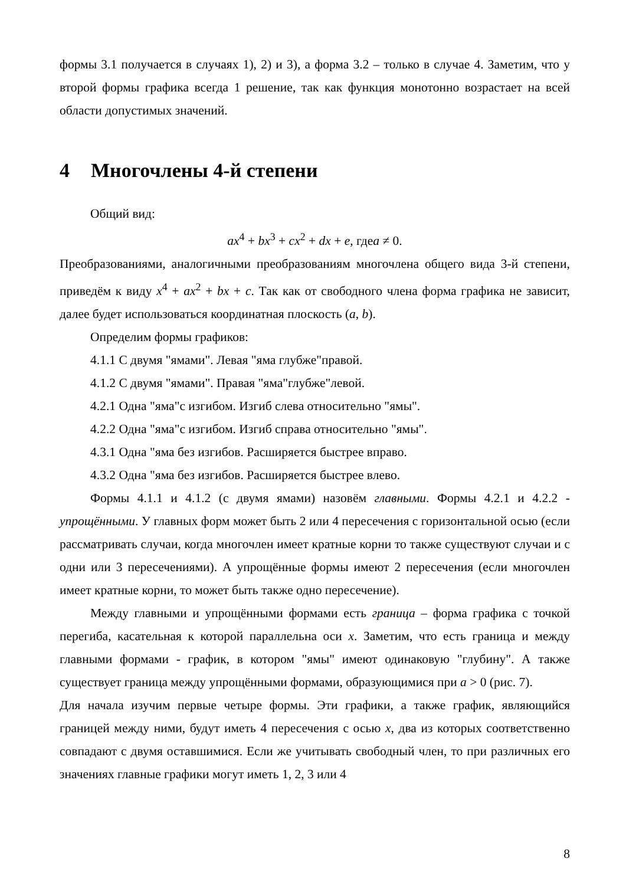формы 3.1 получается в случаях 1), 2) и 3), а форма 3.2 – только в случае 4. Заметим, что у второй формы графика всегда 1 решение, так как функция монотонно возрастает на всей области допустимых значений.
4 Многочлены 4-й степени
Общий вид:
ax<sup>4</sup> + bx<sup>3</sup> + cx<sup>2</sup> + dx + e, гдеa ≠ 0.
Преобразованиями, аналогичными преобразованиям многочлена общего вида 3-й степени, приведём к виду x<sup>4</sup> + ax<sup>2</sup> + bx + c. Так как от свободного члена форма графика не зависит, далее будет использоваться координатная плоскость (a, b).
Определим формы графиков:
4.1.1 С двумя "ямами". Левая "яма глубже"правой.
4.1.2 С двумя "ямами". Правая "яма"глубже"левой.
4.2.1 Одна "яма"с изгибом. Изгиб слева относительно "ямы".
4.2.2 Одна "яма"с изгибом. Изгиб справа относительно "ямы".
4.3.1 Одна "яма без изгибов. Расширяется быстрее вправо.
4.3.2 Одна "яма без изгибов. Расширяется быстрее влево.
Формы 4.1.1 и 4.1.2 (с двумя ямами) назовём главными. Формы 4.2.1 и 4.2.2 - упрощёнными. У главных форм может быть 2 или 4 пересечения с горизонтальной осью (если рассматривать случаи, когда многочлен имеет кратные корни то также существуют случаи и с одни или 3 пересечениями). А упрощённые формы имеют 2 пересечения (если многочлен имеет кратные корни, то может быть также одно пересечение).
Между главными и упрощёнными формами есть граница – форма графика с точкой перегиба, касательная к которой параллельна оси x. Заметим, что есть граница и между главными формами - график, в котором "ямы" имеют одинаковую "глубину". А также существует граница между упрощёнными формами, образующимися при a > 0 (рис. 7).
Для начала изучим первые четыре формы. Эти графики, а также график, являющийся границей между ними, будут иметь 4 пересечения с осью x, два из которых соответственно совпадают с двумя оставшимися. Если же учитывать свободный член, то при различных его значениях главные графики могут иметь 1, 2, 3 или 4
8